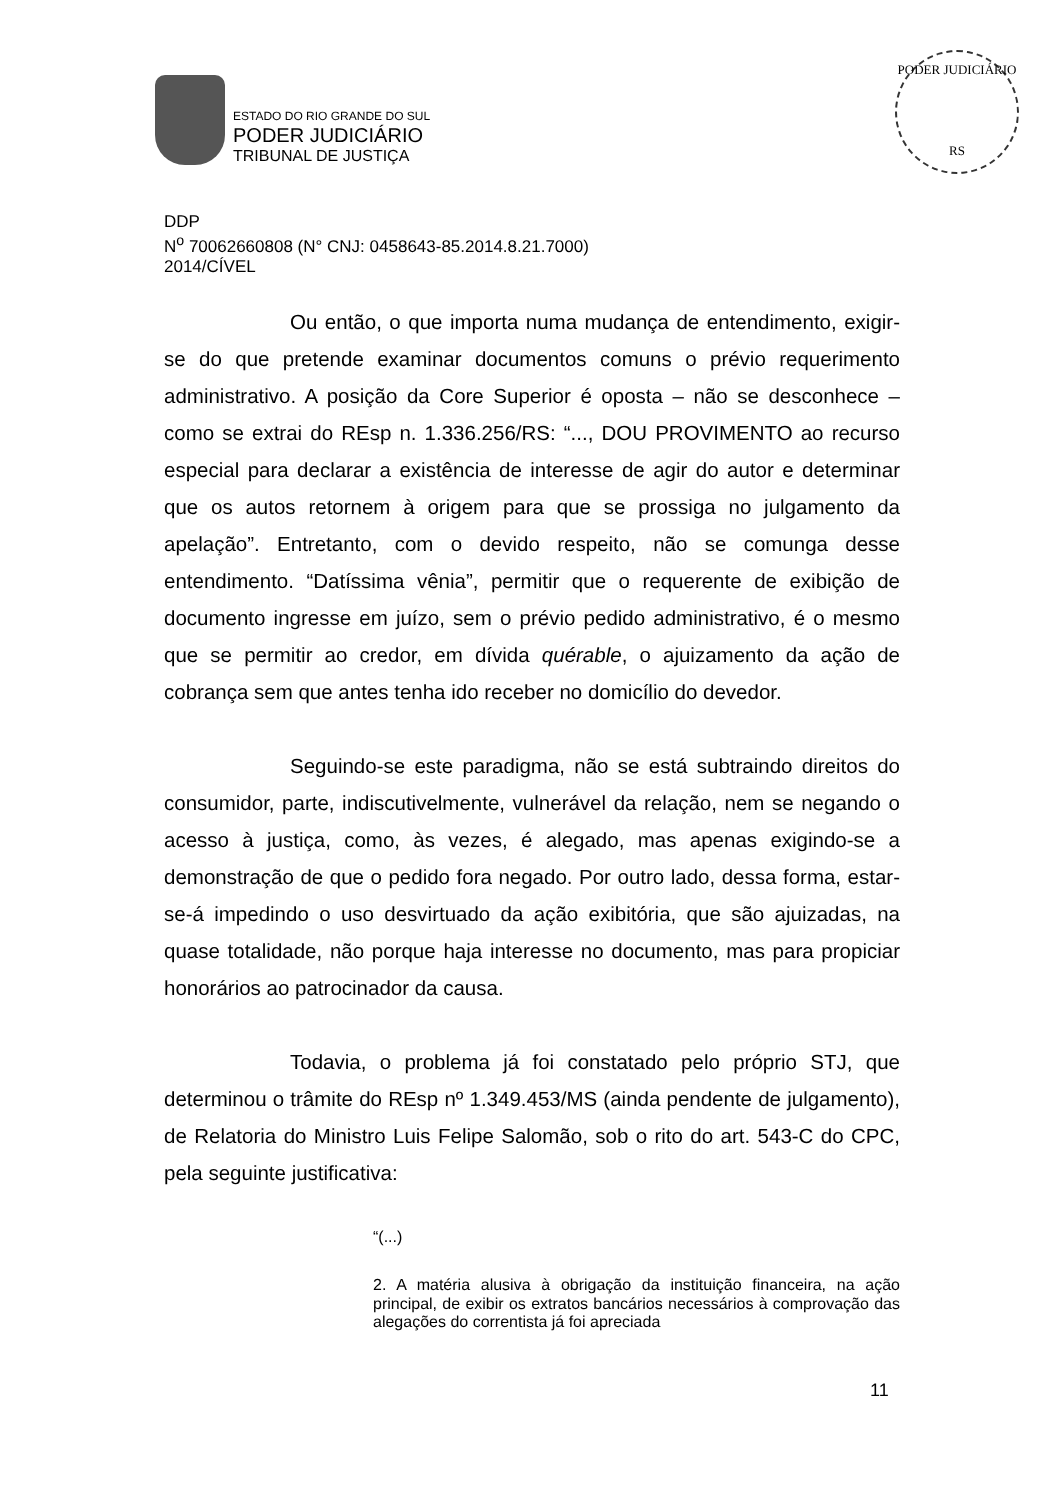ESTADO DO RIO GRANDE DO SUL
PODER JUDICIÁRIO
TRIBUNAL DE JUSTIÇA
PODER JUDICIÁRIO
RS
DDP
N<sup>o</sup> 70062660808 (N° CNJ: 0458643-85.2014.8.21.7000)
2014/CÍVEL
Ou então, o que importa numa mudança de entendimento, exigir-se do que pretende examinar documentos comuns o prévio requerimento administrativo. A posição da Core Superior é oposta – não se desconhece – como se extrai do REsp n. 1.336.256/RS: “..., DOU PROVIMENTO ao recurso especial para declarar a existência de interesse de agir do autor e determinar que os autos retornem à origem para que se prossiga no julgamento da apelação”. Entretanto, com o devido respeito, não se comunga desse entendimento. “Datíssima vênia”, permitir que o requerente de exibição de documento ingresse em juízo, sem o prévio pedido administrativo, é o mesmo que se permitir ao credor, em dívida quérable, o ajuizamento da ação de cobrança sem que antes tenha ido receber no domicílio do devedor.
Seguindo-se este paradigma, não se está subtraindo direitos do consumidor, parte, indiscutivelmente, vulnerável da relação, nem se negando o acesso à justiça, como, às vezes, é alegado, mas apenas exigindo-se a demonstração de que o pedido fora negado. Por outro lado, dessa forma, estar-se-á impedindo o uso desvirtuado da ação exibitória, que são ajuizadas, na quase totalidade, não porque haja interesse no documento, mas para propiciar honorários ao patrocinador da causa.
Todavia, o problema já foi constatado pelo próprio STJ, que determinou o trâmite do REsp nº 1.349.453/MS (ainda pendente de julgamento), de Relatoria do Ministro Luis Felipe Salomão, sob o rito do art. 543-C do CPC, pela seguinte justificativa:
“(...)
2. A matéria alusiva à obrigação da instituição financeira, na ação principal, de exibir os extratos bancários necessários à comprovação das alegações do correntista já foi apreciada
11